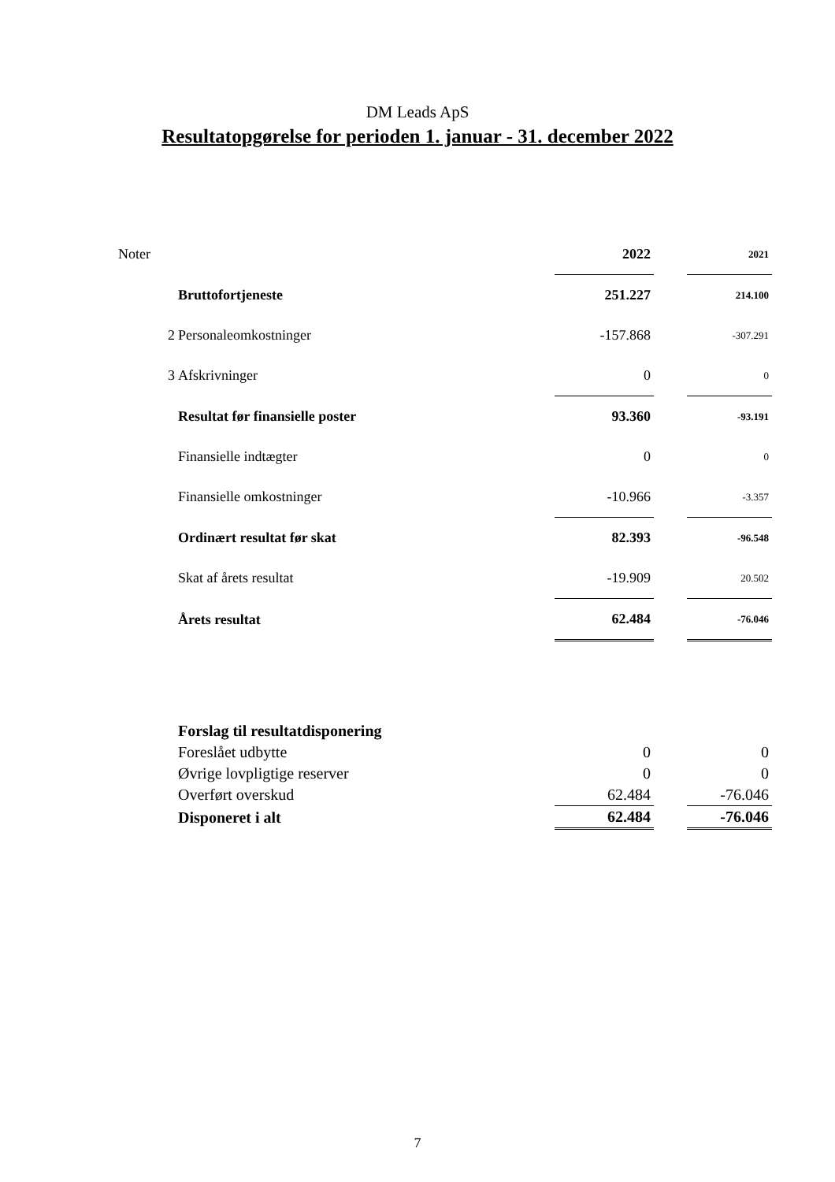DM Leads ApS
Resultatopgørelse for perioden 1. januar - 31. december 2022
| Noter | | 2022 | | 2021 |
| | Bruttofortjeneste | 251.227 | | 214.100 |
| 2 | Personaleomkostninger | -157.868 | | -307.291 |
| 3 | Afskrivninger | 0 | | 0 |
| | Resultat før finansielle poster | 93.360 | | -93.191 |
| | Finansielle indtægter | 0 | | 0 |
| | Finansielle omkostninger | -10.966 | | -3.357 |
| | Ordinært resultat før skat | 82.393 | | -96.548 |
| | Skat af årets resultat | -19.909 | | 20.502 |
| | Årets resultat | 62.484 | | -76.046 |
| | Forslag til resultatdisponering | | | |
| | Foreslået udbytte | 0 | | 0 |
| | Øvrige lovpligtige reserver | 0 | | 0 |
| | Overført overskud | 62.484 | | -76.046 |
| | Disponeret i alt | 62.484 | | -76.046 |
7